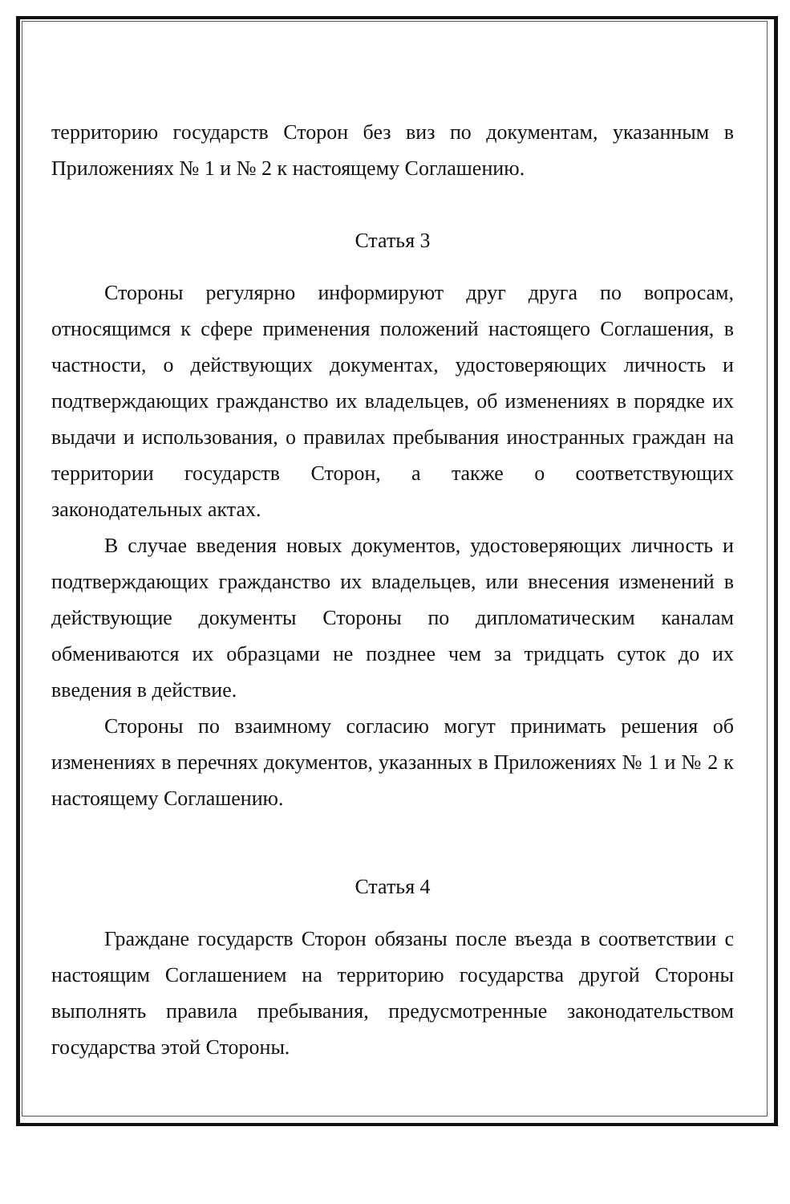территорию государств Сторон без виз по документам, указанным в Приложениях № 1 и № 2 к настоящему Соглашению.
Статья 3
Стороны регулярно информируют друг друга по вопросам, относящимся к сфере применения положений настоящего Соглашения, в частности, о действующих документах, удостоверяющих личность и подтверждающих гражданство их владельцев, об изменениях в порядке их выдачи и использования, о правилах пребывания иностранных граждан на территории государств Сторон, а также о соответствующих законодательных актах.
В случае введения новых документов, удостоверяющих личность и подтверждающих гражданство их владельцев, или внесения изменений в действующие документы Стороны по дипломатическим каналам обмениваются их образцами не позднее чем за тридцать суток до их введения в действие.
Стороны по взаимному согласию могут принимать решения об изменениях в перечнях документов, указанных в Приложениях № 1 и № 2 к настоящему Соглашению.
Статья 4
Граждане государств Сторон обязаны после въезда в соответствии с настоящим Соглашением на территорию государства другой Стороны выполнять правила пребывания, предусмотренные законодательством государства этой Стороны.